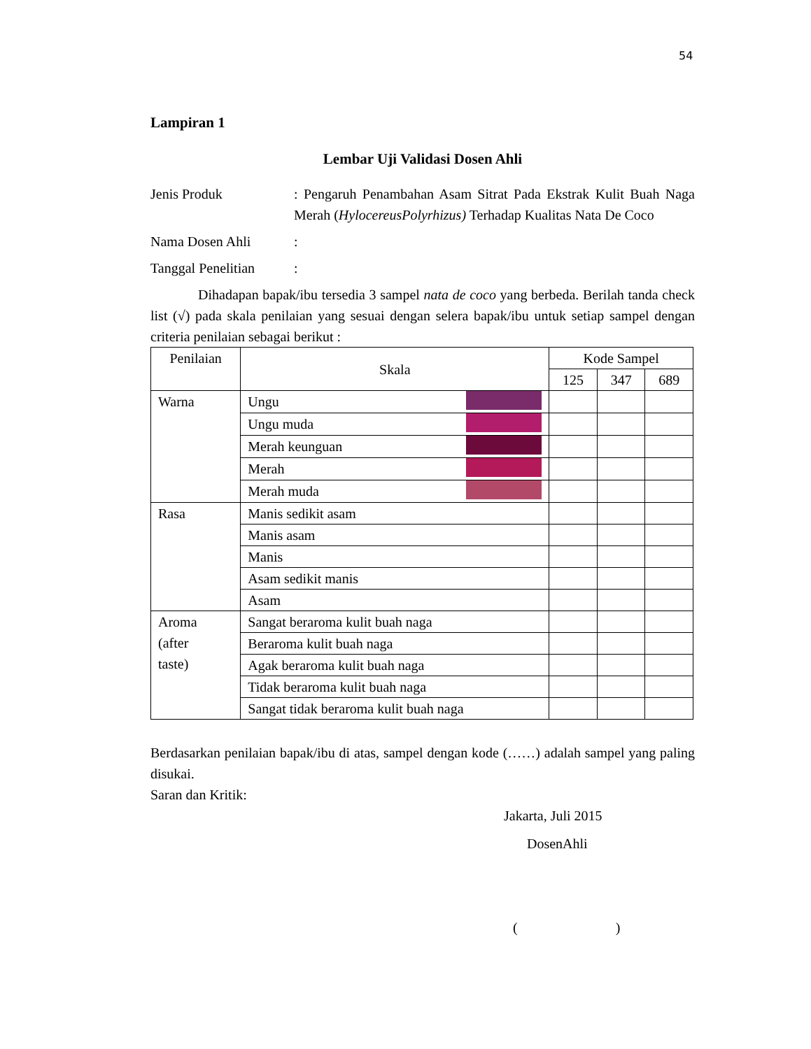54
Lampiran 1
Lembar Uji Validasi Dosen Ahli
Jenis Produk : Pengaruh Penambahan Asam Sitrat Pada Ekstrak Kulit Buah Naga Merah (HylocereusPolyrhizus) Terhadap Kualitas Nata De Coco
Nama Dosen Ahli :
Tanggal Penelitian
:
Dihadapan bapak/ibu tersedia 3 sampel nata de coco yang berbeda. Berilah tanda check list (√) pada skala penilaian yang sesuai dengan selera bapak/ibu untuk setiap sampel dengan criteria penilaian sebagai berikut :
| Penilaian | Skala | Kode Sampel | | |
| --- | --- | --- | --- | --- |
| | | 125 | 347 | 689 |
| Warna | Ungu | | | |
| | Ungu muda | | | |
| | Merah keunguan | | | |
| | Merah | | | |
| | Merah muda | | | |
| Rasa | Manis sedikit asam | | | |
| | Manis asam | | | |
| | Manis | | | |
| | Asam sedikit manis | | | |
| | Asam | | | |
| Aroma (after taste) | Sangat beraroma kulit buah naga | | | |
| | Beraroma kulit buah naga | | | |
| | Agak beraroma kulit buah naga | | | |
| | Tidak beraroma kulit buah naga | | | |
| | Sangat tidak beraroma kulit buah naga | | | |
Berdasarkan penilaian bapak/ibu di atas, sampel dengan kode (……) adalah sampel yang paling disukai.
Saran dan Kritik:
Jakarta, Juli 2015
DosenAhli
( )